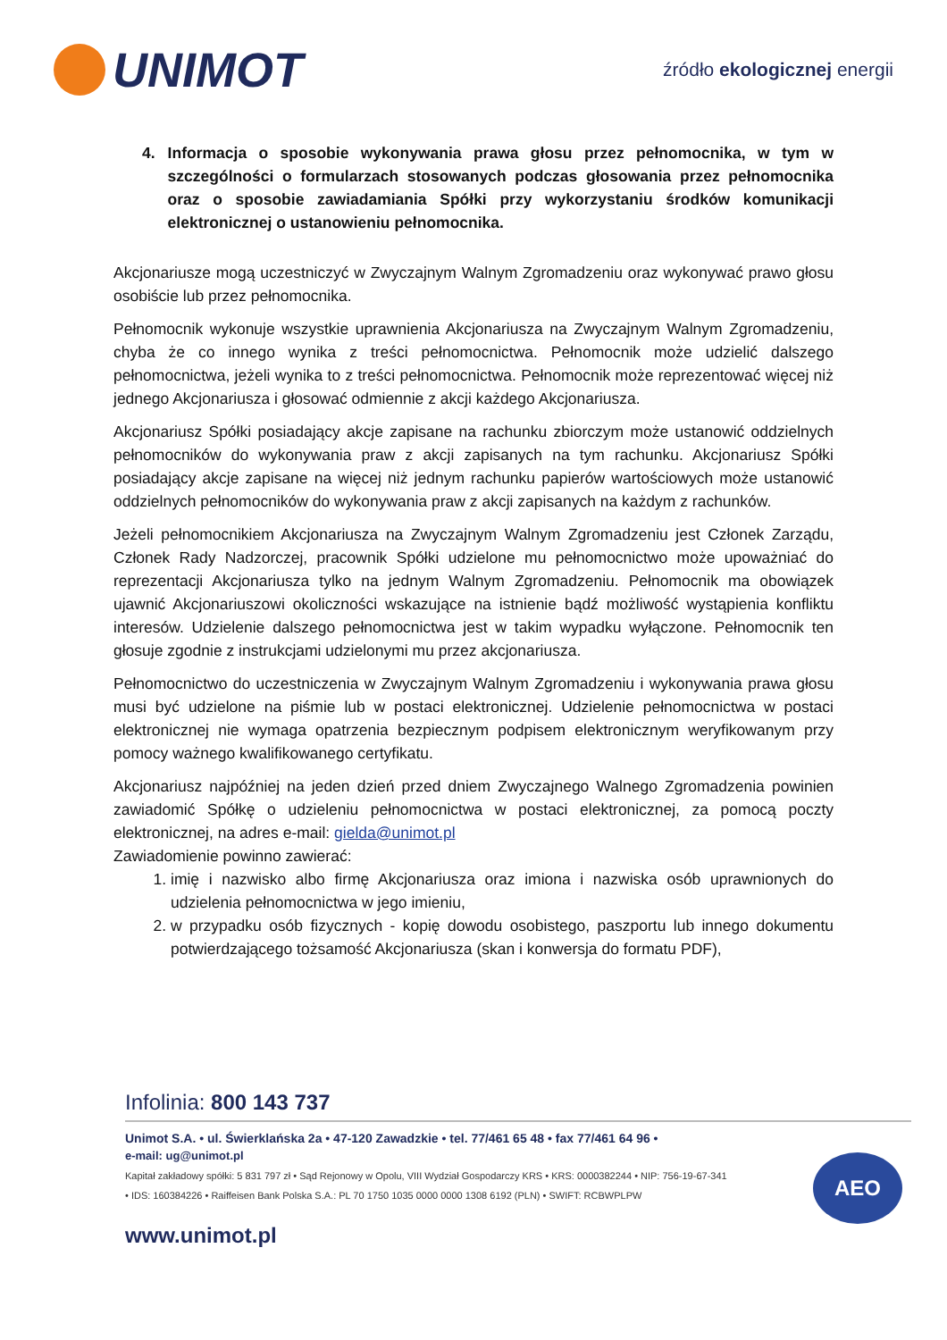UNIMOT
źródło ekologicznej energii
4. Informacja o sposobie wykonywania prawa głosu przez pełnomocnika, w tym w szczególności o formularzach stosowanych podczas głosowania przez pełnomocnika oraz o sposobie zawiadamiania Spółki przy wykorzystaniu środków komunikacji elektronicznej o ustanowieniu pełnomocnika.
Akcjonariusze mogą uczestniczyć w Zwyczajnym Walnym Zgromadzeniu oraz wykonywać prawo głosu osobiście lub przez pełnomocnika.
Pełnomocnik wykonuje wszystkie uprawnienia Akcjonariusza na Zwyczajnym Walnym Zgromadzeniu, chyba że co innego wynika z treści pełnomocnictwa. Pełnomocnik może udzielić dalszego pełnomocnictwa, jeżeli wynika to z treści pełnomocnictwa. Pełnomocnik może reprezentować więcej niż jednego Akcjonariusza i głosować odmiennie z akcji każdego Akcjonariusza.
Akcjonariusz Spółki posiadający akcje zapisane na rachunku zbiorczym może ustanowić oddzielnych pełnomocników do wykonywania praw z akcji zapisanych na tym rachunku. Akcjonariusz Spółki posiadający akcje zapisane na więcej niż jednym rachunku papierów wartościowych może ustanowić oddzielnych pełnomocników do wykonywania praw z akcji zapisanych na każdym z rachunków.
Jeżeli pełnomocnikiem Akcjonariusza na Zwyczajnym Walnym Zgromadzeniu jest Członek Zarządu, Członek Rady Nadzorczej, pracownik Spółki udzielone mu pełnomocnictwo może upoważniać do reprezentacji Akcjonariusza tylko na jednym Walnym Zgromadzeniu. Pełnomocnik ma obowiązek ujawnić Akcjonariuszowi okoliczności wskazujące na istnienie bądź możliwość wystąpienia konfliktu interesów. Udzielenie dalszego pełnomocnictwa jest w takim wypadku wyłączone. Pełnomocnik ten głosuje zgodnie z instrukcjami udzielonymi mu przez akcjonariusza.
Pełnomocnictwo do uczestniczenia w Zwyczajnym Walnym Zgromadzeniu i wykonywania prawa głosu musi być udzielone na piśmie lub w postaci elektronicznej. Udzielenie pełnomocnictwa w postaci elektronicznej nie wymaga opatrzenia bezpiecznym podpisem elektronicznym weryfikowanym przy pomocy ważnego kwalifikowanego certyfikatu.
Akcjonariusz najpóźniej na jeden dzień przed dniem Zwyczajnego Walnego Zgromadzenia powinien zawiadomić Spółkę o udzieleniu pełnomocnictwa w postaci elektronicznej, za pomocą poczty elektronicznej, na adres e-mail: gielda@unimot.pl
Zawiadomienie powinno zawierać:
1. imię i nazwisko albo firmę Akcjonariusza oraz imiona i nazwiska osób uprawnionych do udzielenia pełnomocnictwa w jego imieniu,
2. w przypadku osób fizycznych - kopię dowodu osobistego, paszportu lub innego dokumentu potwierdzającego tożsamość Akcjonariusza (skan i konwersja do formatu PDF),
Infolinia: 800 143 737
Unimot S.A. • ul. Świerklańska 2a • 47-120 Zawadzkie • tel. 77/461 65 48 • fax 77/461 64 96 •
e-mail: ug@unimot.pl
Kapitał zakładowy spółki: 5 831 797 zł • Sąd Rejonowy w Opolu, VIII Wydział Gospodarczy KRS • KRS: 0000382244 • NIP: 756-19-67-341 • IDS: 160384226 • Raiffeisen Bank Polska S.A.: PL 70 1750 1035 0000 0000 1308 6192 (PLN) • SWIFT: RCBWPLPW
AEO
www.unimot.pl